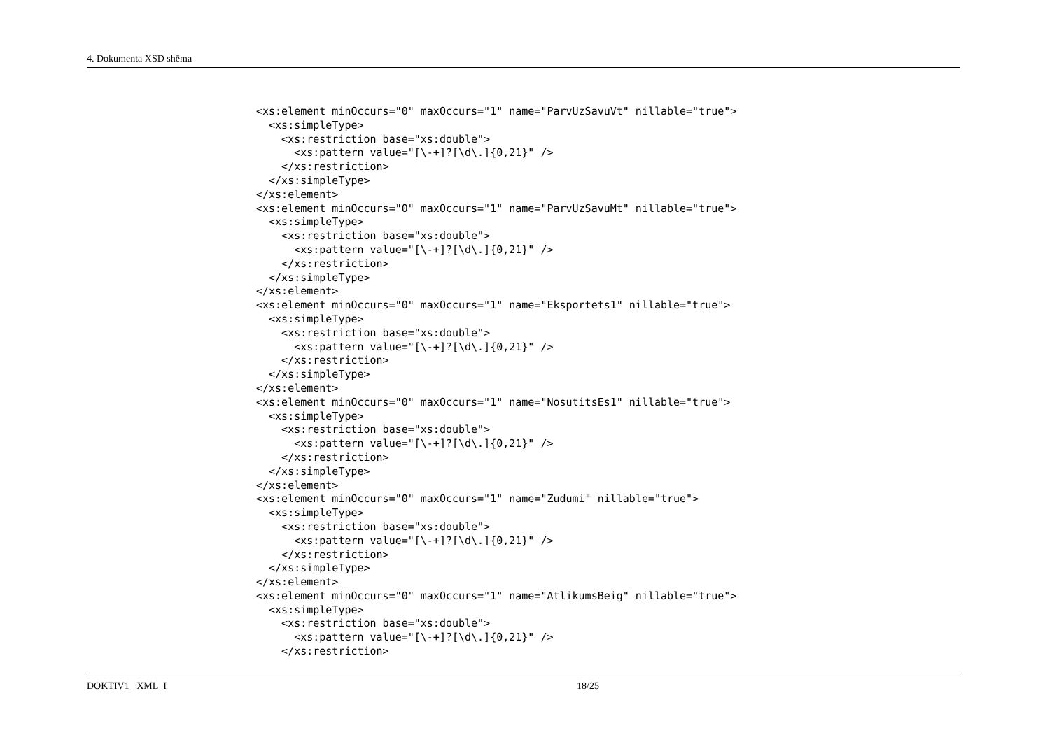4. Dokumenta XSD shēma
<xs:element minOccurs="0" maxOccurs="1" name="ParvUzSavuVt" nillable="true">
  <xs:simpleType>
    <xs:restriction base="xs:double">
      <xs:pattern value="[\-+]?[\d\.]{0,21}" />
    </xs:restriction>
  </xs:simpleType>
</xs:element>
<xs:element minOccurs="0" maxOccurs="1" name="ParvUzSavuMt" nillable="true">
  <xs:simpleType>
    <xs:restriction base="xs:double">
      <xs:pattern value="[\-+]?[\d\.]{0,21}" />
    </xs:restriction>
  </xs:simpleType>
</xs:element>
<xs:element minOccurs="0" maxOccurs="1" name="Eksportets1" nillable="true">
  <xs:simpleType>
    <xs:restriction base="xs:double">
      <xs:pattern value="[\-+]?[\d\.]{0,21}" />
    </xs:restriction>
  </xs:simpleType>
</xs:element>
<xs:element minOccurs="0" maxOccurs="1" name="NosutitsEs1" nillable="true">
  <xs:simpleType>
    <xs:restriction base="xs:double">
      <xs:pattern value="[\-+]?[\d\.]{0,21}" />
    </xs:restriction>
  </xs:simpleType>
</xs:element>
<xs:element minOccurs="0" maxOccurs="1" name="Zudumi" nillable="true">
  <xs:simpleType>
    <xs:restriction base="xs:double">
      <xs:pattern value="[\-+]?[\d\.]{0,21}" />
    </xs:restriction>
  </xs:simpleType>
</xs:element>
<xs:element minOccurs="0" maxOccurs="1" name="AtlikumsBeig" nillable="true">
  <xs:simpleType>
    <xs:restriction base="xs:double">
      <xs:pattern value="[\-+]?[\d\.]{0,21}" />
    </xs:restriction>
DOKTIV1_ XML_I 18/25